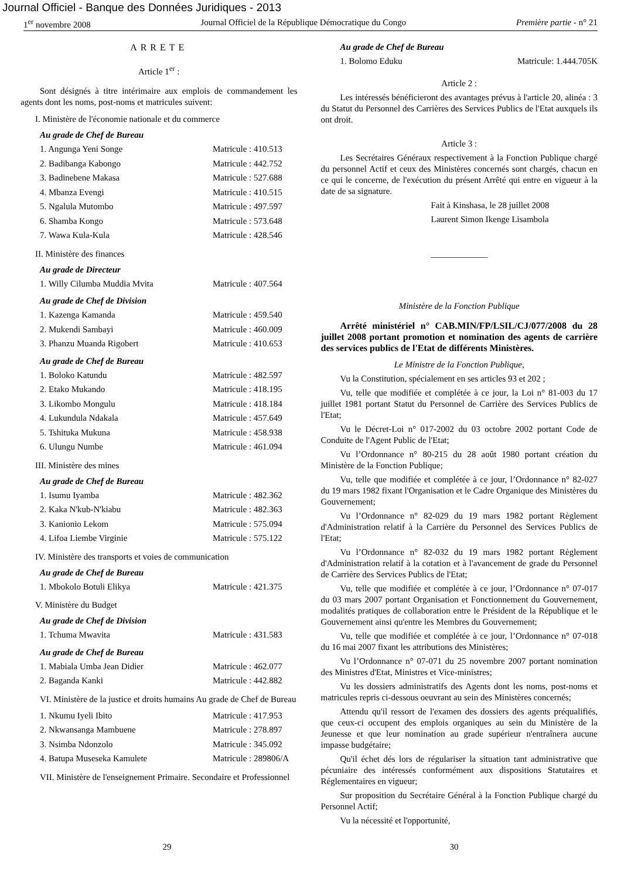Journal Officiel - Banque des Données Juridiques - 2013
1<sup>er</sup> novembre 2008 Journal Officiel de la République Démocratique du Congo Première partie - n° 21
ARRETE
Article 1<sup>er</sup> :
Sont désignés à titre intérimaire aux emplois de commandement les agents dont les noms, post-noms et matricules suivent:
I. Ministère de l'économie nationale et du commerce
Au grade de Chef de Bureau
1. Angunga Yeni Songe Matricule : 410.513
2. Badibanga Kabongo Matricule : 442.752
3. Badinebene Makasa Matricule : 527.688
4. Mbanza Evengi Matricule : 410.515
5. Ngalula Mutombo Matricule : 497.597
6. Shamba Kongo Matricule : 573.648
7. Wawa Kula-Kula Matricule : 428.546
II. Ministère des finances
Au grade de Directeur
1. Willy Cilumba Muddia Mvita Matricule : 407.564
Au grade de Chef de Division
1. Kazenga Kamanda Matricule : 459.540
2. Mukendi Sambayi Matricule : 460.009
3. Phanzu Muanda Rigobert Matricule : 410.653
Au grade de Chef de Bureau
1. Boloko Katundu Matricule : 482.597
2. Etako Mukando Matricule : 418.195
3. Likombo Mongulu Matricule : 418.184
4. Lukundula Ndakala Matricule : 457.649
5. Tshituka Mukuna Matricule : 458.938
6. Ulungu Numbe Matricule : 461.094
III. Ministère des mines
Au grade de Chef de Bureau
1. Isumu Iyamba Matricule : 482.362
2. Kaka N'kub-N'kiabu Matricule : 482.363
3. Kanionio Lekom Matricule : 575.094
4. Lifoa Liembe Virginie Matricule : 575.122
IV. Ministère des transports et voies de communication
Au grade de Chef de Bureau
1. Mbokolo Botuli Elikya Matricule : 421.375
V. Ministère du Budget
Au grade de Chef de Division
1. Tchuma Mwavita Matricule : 431.583
Au grade de Chef de Bureau
1. Mabiala Umba Jean Didier Matricule : 462.077
2. Baganda Kanki Matricule : 442.882
VI. Ministère de la justice et droits humains Au grade de Chef de Bureau
1. Nkumu Iyeli Ibito Matricule : 417.953
2. Nkwansanga Mambuene Matricule : 278.897
3. Nsimba Ndonzolo Matricule : 345.092
4. Batupa Museseka Kamulete Matricule : 289806/A
VII. Ministère de l'enseignement Primaire. Secondaire et Professionnel
Au grade de Chef de Bureau
1. Bolomo Eduku Matricule: 1.444.705K
Article 2 :
Les intéressés bénéficieront des avantages prévus à l'article 20, alinéa : 3 du Statut du Personnel des Carrières des Services Publics de l'Etat auxquels ils ont droit.
Article 3 :
Les Secrétaires Généraux respectivement à la Fonction Publique chargé du personnel Actif et ceux des Ministères concernés sont chargés, chacun en ce qui le concerne, de l'exécution du présent Arrêté qui entre en vigueur à la date de sa signature.
Fait à Kinshasa, le 28 juillet 2008
Laurent Simon Ikenge Lisambola
_____________
Ministère de la Fonction Publique
Arrêté ministériel n° CAB.MIN/FP/LSIL/CJ/077/2008 du 28 juillet 2008 portant promotion et nomination des agents de carrière des services publics de l'Etat de différents Ministères.
Le Ministre de la Fonction Publique,
Vu la Constitution, spécialement en ses articles 93 et 202 ;
Vu, telle que modifiée et complétée à ce jour, la Loi n° 81-003 du 17 juillet 1981 portant Statut du Personnel de Carrière des Services Publics de l'Etat;
Vu le Décret-Loi n° 017-2002 du 03 octobre 2002 portant Code de Conduite de l'Agent Public de l'Etat;
Vu l’Ordonnance n° 80-215 du 28 août 1980 portant création du Ministère de la Fonction Publique;
Vu, telle que modifiée et complétée à ce jour, l’Ordonnance n° 82-027 du 19 mars 1982 fixant l'Organisation et le Cadre Organique des Ministères du Gouvernement;
Vu l’Ordonnance n° 82-029 du 19 mars 1982 portant Règlement d'Administration relatif à la Carrière du Personnel des Services Publics de l'Etat;
Vu l’Ordonnance n° 82-032 du 19 mars 1982 portant Règlement d'Administration relatif à la cotation et à l'avancement de grade du Personnel de Carrière des Services Publics de l'Etat;
Vu, telle que modifiée et complétée à ce jour, l’Ordonnance n° 07-017 du 03 mars 2007 portant Organisation et Fonctionnement du Gouvernement, modalités pratiques de collaboration entre le Président de la République et le Gouvernement ainsi qu'entre les Membres du Gouvernement;
Vu, telle que modifiée et complétée à ce jour, l’Ordonnance n° 07-018 du 16 mai 2007 fixant les attributions des Ministères;
Vu l’Ordonnance n° 07-071 du 25 novembre 2007 portant nomination des Ministres d'Etat, Ministres et Vice-ministres;
Vu les dossiers administratifs des Agents dont les noms, post-noms et matricules repris ci-dessous oeuvrant au sein des Ministères concernés;
Attendu qu'il ressort de l'examen des dossiers des agents préqualifiés, que ceux-ci occupent des emplois organiques au sein du Ministère de la Jeunesse et que leur nomination au grade supérieur n'entraînera aucune impasse budgétaire;
Qu'il échet dés lors de régulariser la situation tant administrative que pécuniaire des intéressés conformément aux dispositions Statutaires et Réglementaires en vigueur;
Sur proposition du Secrétaire Général à la Fonction Publique chargé du Personnel Actif;
Vu la nécessité et l'opportunité,
29 30